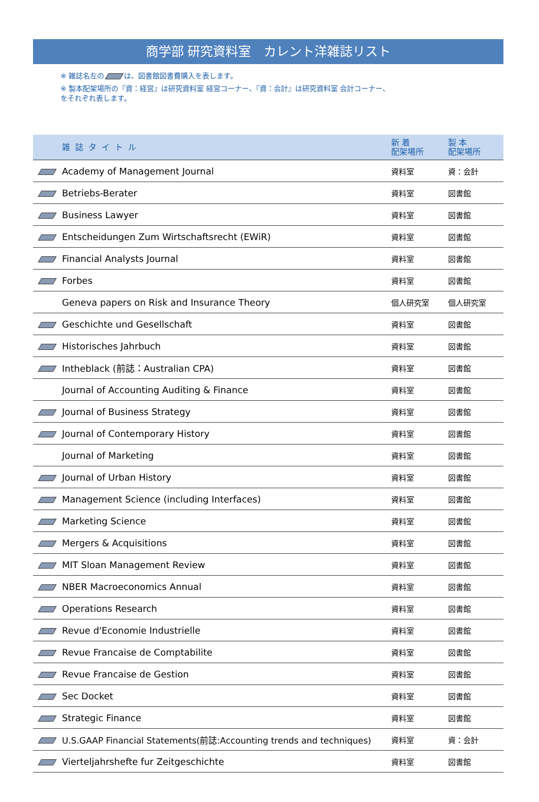商学部 研究資料室　カレント洋雑誌リスト
※ 雑誌名左の は、図書館図書費購入を表します。
※ 製本配架場所の『資：経営』は研究資料室 経営コーナー、『資：会計』は研究資料室 会計コーナー、
をそれぞれ表します。
| | 雑誌タイトル | 新 着 配架場所 | 製 本 配架場所 |
| --- | --- | --- | --- |
| | Academy of Management Journal | 資料室 | 資：会計 |
| | Betriebs-Berater | 資料室 | 図書館 |
| | Business Lawyer | 資料室 | 図書館 |
| | Entscheidungen Zum Wirtschaftsrecht (EWiR) | 資料室 | 図書館 |
| | Financial Analysts Journal | 資料室 | 図書館 |
| | Forbes | 資料室 | 図書館 |
| | Geneva papers on Risk and Insurance Theory | 個人研究室 | 個人研究室 |
| | Geschichte und Gesellschaft | 資料室 | 図書館 |
| | Historisches Jahrbuch | 資料室 | 図書館 |
| | Intheblack (前誌：Australian CPA) | 資料室 | 図書館 |
| | Journal of Accounting Auditing & Finance | 資料室 | 図書館 |
| | Journal of Business Strategy | 資料室 | 図書館 |
| | Journal of Contemporary History | 資料室 | 図書館 |
| | Journal of Marketing | 資料室 | 図書館 |
| | Journal of Urban History | 資料室 | 図書館 |
| | Management Science (including Interfaces) | 資料室 | 図書館 |
| | Marketing Science | 資料室 | 図書館 |
| | Mergers & Acquisitions | 資料室 | 図書館 |
| | MIT Sloan Management Review | 資料室 | 図書館 |
| | NBER Macroeconomics Annual | 資料室 | 図書館 |
| | Operations Research | 資料室 | 図書館 |
| | Revue d'Economie Industrielle | 資料室 | 図書館 |
| | Revue Francaise de Comptabilite | 資料室 | 図書館 |
| | Revue Francaise de Gestion | 資料室 | 図書館 |
| | Sec Docket | 資料室 | 図書館 |
| | Strategic Finance | 資料室 | 図書館 |
| | U.S.GAAP Financial Statements(前誌:Accounting trends and techniques) | 資料室 | 資：会計 |
| | Vierteljahrshefte fur Zeitgeschichte | 資料室 | 図書館 |